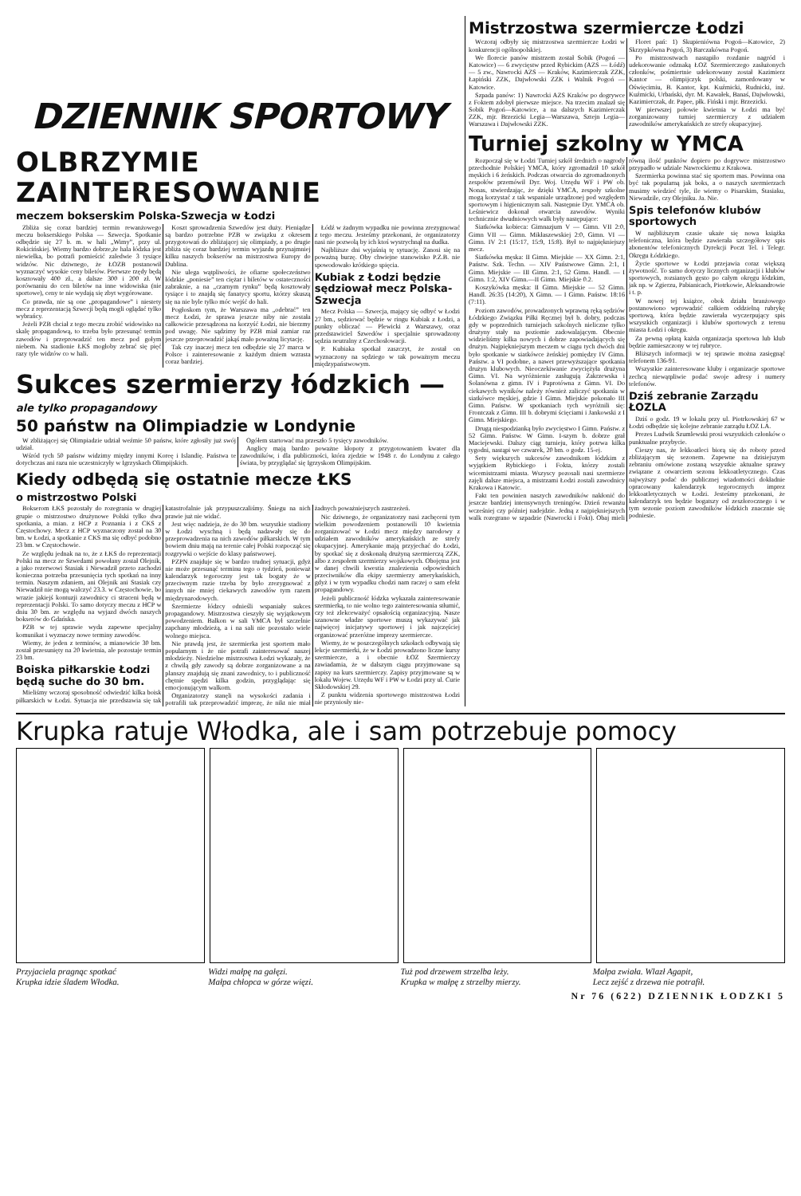DZIENNIK SPORTOWY
OLBRZYMIE ZAINTERESOWANIE
meczem bokserskim Polska-Szwecja w Łodzi
Zbliża się coraz bardziej termin rewanżowego meczu bokserskiego Polska — Szwecja. Spotkanie odbędzie się 27 b. m. w hali „Wimy”, przy ul. Rokicińskiej. Wiemy bardzo dobrze,że hala łódzka jest niewielka, bo potrafi pomieścić zaledwie 3 tysiące widzów. Nic dziwnego, że ŁOZB postanowił wyznaczyć wysokie ceny biletów. Pierwsze rzędy będą kosztowały 400 zł., a dalsze 300 i 200 zł. W porównaniu do cen biletów na inne widowiska (nie sportowe), ceny te nie wydają się zbyt wygórowane.
Co prawda, nie są one „propagandowe” i niestety mecz z reprezentacją Szwecji będą mogli oglądać tylko wybrańcy.
Jeżeli PZB chciał z tego meczu zrobić widowisko na skalę propagandową, to trzeba było przesunąć termin zawodów i przeprowadzić ten mecz pod gołym niebem. Na stadionie ŁKS mogłoby zebrać się pięć razy tyle widzów co w hali.
Koszt sprowadzenia Szwedów jest duży. Pieniądze są bardzo potrzebne PZB w związku z okresem przygotowań do zbliżającej się olimpiady, a po drugie zbliża się coraz bardziej termin wyjazdu przynajmniej kilku naszych bokserów na mistrzostwa Europy do Dublina.
Nie ulega wątpliwości, że ofiarne społeczeństwo łódzkie „poniesie” ten ciężar i biletów w ostateczności zabraknie, a na „czarnym rynku” będą kosztowały tysiące i to znajdą się fanatycy sportu, którzy skuszą się na nie byle tylko móc wejść do hali.
Pogłoskom tym, że Warszawa ma „odebrać” ten mecz Łodzi, że sprawa jeszcze niby nie została całkowicie przesądzona na korzyść Łodzi, nie bierzmy pod uwagę. Nie sądzimy by PZB miał zamiar raz jeszcze przeprowadzić jakąś mało poważną licytację.
Tak czy inaczej mecz ten odbędzie się 27 marca w Polsce i zainteresowanie z każdym dniem wzrasta coraz bardziej.
Łódź w żadnym wypadku nie powinna zrezygnować z tego meczu. Jesteśmy przekonani, że organizatorzy nasi nie pozwolą by ich ktoś wystrychnął na dudka.
Najbliższe dni wyjaśnią tę sytuację. Zanosi się na poważną burzę. Oby chwiejne stanowisko P.Z.B. nie spowodowało krótkiego spięcia.
Kubiak z Łodzi będzie sędziował mecz Polska-Szwecja
Mecz Polska — Szwecja, mający się odbyć w Łodzi 27 bm., sędziować będzie w ringu Kubiak z Łodzi, a punkty obliczać — Plewicki z Warszawy, oraz przedstawiciel Szwedów i specjalnie sprowadzony sędzia neutralny z Czechosłowacji.
P. Kubiaka spotkał zaszczyt, że został on wyznaczony na sędziego w tak poważnym meczu międzypaństwowym.
Sukces szermierzy łódzkich —
ale tylko propagandowy
50 państw na Olimpiadzie w Londynie
W zbliżającej się Olimpiadzie udział weźmie 50 państw, które zgłosiły już swój udział.
Wśród tych 50 państw widzimy między innymi Koreę i Islandię. Państwa te dotychczas ani razu nie uczestniczyły w Igrzyskach Olimpijskich.
Ogółem startować ma przeszło 5 tysięcy zawodników.
Anglicy mają bardzo poważne kłopoty z przygotowaniem kwater dla zawodników, i dla publiczności, która zjedzie w 1948 r. do Londynu z całego świata, by przyglądać się Igrzyskom Olimpijskim.
Kiedy odbędą się ostatnie mecze ŁKS
o mistrzostwo Polski
Bokserom ŁKS pozostały do rozegrania w drugiej grupie o mistrzostwo drużynowe Polski tylko dwa spotkania, a mian. z HCP z Poznania i z CKS z Częstochowy. Mecz z HCP wyznaczony został na 30 bm. w Łodzi, a spotkanie z CKS ma się odbyć podobno 23 bm. w Częstochowie.
Ze względu jednak na to, że z ŁKS do reprezentacji Polski na mecz ze Szwedami powołany został Olejnik, a jako rezerwowi Stasiak i Niewadził przeto zachodzi konieczna potrzeba przesunięcia tych spotkań na inny termin. Naszym zdaniem, ani Olejnik ani Stasiak czy Niewadził nie mogą walczyć 23.3. w Częstochowie, bo wrazie jakiejś kontuzji zawodnicy ci straceni będą w reprezentacji Polski. To samo dotyczy meczu z HCP w dniu 30 bm. ze względu na wyjazd dwóch naszych bokserów do Gdańska.
PZB w tej sprawie wyda zapewne specjalny komunikat i wyznaczy nowe terminy zawodów.
Wiemy, że jeden z terminów, a mianowicie 30 bm. został przesunięty na 20 kwietnia, ale pozostaje termin 23 bm.
Boiska piłkarskie Łodzi będą suche do 30 bm.
Mieliśmy wczoraj sposobność odwiedzić kilka boisk piłkarskich w Łodzi. Sytuacja nie przedstawia się tak katastrofalnie jak przypuszczaliśmy. Śniegu na nich prawie już nie widać.
Jest więc nadzieja, że do 30 bm. wszystkie stadiony w Łodzi wyschną i będą nadawały się do przeprowadzenia na nich zawodów piłkarskich. W tym bowiem dniu mają na terenie całej Polski rozpocząć się rozgrywki o wejście do klasy państwowej.
PZPN znajduje się w bardzo trudnej sytuacji, gdyż nie może przesunąć terminu tego o tydzień, ponieważ kalendarzyk tegoroczny jest tak bogaty że w przeciwnym razie trzeba by było zrezygnować z innych nie mniej ciekawych zawodów tym razem międzynarodowych.
Szermierze łódzcy odnieśli wspaniały sukces propagandowy. Mistrzostwa cieszyły się wyjątkowym powodzeniem. Balkon w sali YMCA był szczelnie zapchany młodzieżą, a i na sali nie pozostało wiele wolnego miejsca.
Nie prawdą jest, że szermierka jest sportem mało popularnym i że nie potrafi zainteresować naszej młodzieży. Niedzielne mistrzostwa Łodzi wykazały, że z chwilą gdy zawody są dobrze zorganizowane a na planszy znajdują się znani zawodnicy, to i publiczność chętnie spędzi kilka godzin, przyglądając się emocjonującym walkom.
Organizatorzy stanęli na wysokości zadania i potrafili tak przeprowadzić imprezę, że nikt nie miał żadnych poważniejszych zastrzeżeń.
Nic dziwnego, że organizatorzy nasi zachęceni tym wielkim powodzeniem postanowili 10 kwietnia zorganizować w Łodzi mecz między narodowy z udziałem zawodników amerykańskich ze strefy okupacyjnej. Amerykanie mają przyjechać do Łodzi, by spotkać się z doskonałą drużyną szermierczą ZZK, albo z zespołem szermierzy wojskowych. Obojętna jest w danej chwili kwestia znalezienia odpowiednich przeciwników dla ekipy szermierzy amerykańskich, gdyż i w tym wypadku chodzi nam raczej o sam efekt propagandowy.
Jeżeli publiczność łódzka wykazała zainteresowanie szermierką, to nie wolno tego zainteresowania stłumić, czy też zlekceważyć opsałością organizacyjną. Nasze szanowne władze sportowe muszą wykazywać jak najwięcej inicjatywy sportowej i jak najczęściej organizować przeróżne imprezy szermiercze.
Wiemy, że w poszczególnych szkołach odbywają się lekcje szermierki, że w Łodzi prowadzono liczne kursy szermiercze, a i obecnie ŁOZ Szermierczy zawiadamia, że w dalszym ciągu przyjmowane są zapisy na kurs szermierczy. Zapisy przyjmowane są w lokalu Wojew. Urzędu WF i PW w Łodzi przy ul. Curie Skłodowskiej 29.
Z punktu widzenia sportowego mistrzostwa Łodzi nie przyniosły nie-
Mistrzostwa szermiercze Łodzi
Wczoraj odbyły się mistrzostwa szermiercze Łodzi w konkurencji ogólnopolskiej.
We florecie panów mistrzem został Sobik (Pogoń — Katowice) — 6 zwycięstw przed Rybickim (AZS — Łódź) — 5 zw., Nawrocki AZS — Kraków, Kazimierczak ZZK, Łapiński ZZK, Dajwłowski ZZK i Walnik Pogoń — Katowice.
Szpada panów: 1) Nawrocki AZS Kraków po dogrywce z Foktem zdobył pierwsze miejsce. Na trzecim znalazł się Sobik Pogoń—Katowice, a na dalszych Kazimierczak ZZK, mjr. Brzezicki Legia—Warszawa, Sztejn Legia—Warszawa i Dajwłowski ZZK.
Floret pań: 1) Skupieniówna Pogoń—Katowice, 2) Skrzypkówna Pogoń, 3) Barczakówna Pogoń.
Po mistrzostwach nastąpiło rozdanie nagród i udekorowanie odznaką ŁOZ Szermierczego zasłużonych członków, pośmiertnie udekorowany został Kazimierz Kantor — olimpijczyk polski, zamordowany w Oświęcimiu, B. Kantor, kpt. Kuźmicki, Rudnicki, inż. Kuźmicki, Urbański, dyr. M. Kawałek, Banaś, Dajwłowski, Kazimierczak, dr. Papee, płk. Fiński i mjr. Brzezicki.
W pierwszej połowie kwietnia w Łodzi ma być zorganizowany turniej szermierczy z udziałem zawodników amerykańskich ze strefy okupacyjnej.
Turniej szkolny w YMCA
Rozpoczął się w Łodzi Turniej szkół średnich o nagrody przechodnie Polskiej YMCA, który zgromadził 10 szkół męskich i 6 żeńskich. Podczas otwarcia do zgromadzonych zespołów przemówił Dyr. Woj. Urzędu WF i PW ob. Nonas, stwierdzając, że dzięki YMCA, zespoły szkolne mogą korzystać z tak wspaniale urządzonej pod względem sportowym i higienicznym sali. Następnie Dyr. YMCA ob. Leśniewicz dokonał otwarcia zawodów. Wyniki technicznie dwudniowych walk były następujące:
Siatkówka kobieca: Gimnazjum V — Gimn. VII 2:0, Gimn VII — Gimn. Mikłaszewskiej 2:0, Gimn. VI — Gimn. IV 2:1 (15:17, 15:9, 15:8). Był to najpiękniejszy mecz.
Siatkówka męska: II Gimn. Miejskie — XX Gimn. 2:1, Państw. Szk. Techn. — XIV Państwowe Gimn. 2:1, I Gimn. Miejskie — III Gimn. 2:1, 52 Gimn. Handl. — I Gimn. 1:2, XIV Gimn.—II Gimn. Miejskie 0.2.
Koszykówka męska: II Gimn. Miejskie — 52 Gimn. Handl. 26:35 (14:20), X Gimn. — I Gimn. Państw. 18:16 (7:11).
Poziom zawodów, prowadzonych wprawną ręką sędziów Łódzkiego Związku Piłki Ręcznej był b. dobry, podczas gdy w poprzednich turniejach szkolnych nieliczne tylko drużyny stały na poziomie zadowalającym. Obecnie widzieliśmy kilka nowych i dobrze zapowiadających się drużyn. Najpiękniejszym meczem w ciągu tych dwóch dni było spotkanie w siatkówce żeńskiej pomiędzy IV Gimn. Państw. a VI podobne, a nawet przewyższające spotkania drużyn klubowych. Nieoczekiwanie zwyciężyła drużyna Gimn. VI. Na wyróżnienie zasługują Zakrzewska i Solanówna z gimn. IV i Paprotówna z Gimn. VI. Do ciekawych wyników należy również zaliczyć spotkania w siatkówce męskiej, gdzie I Gimn. Miejskie pokonało III Gimn. Państw. W spotkaniach tych wyróżnili się: Frontczak z Gimn. III b. dobrymi ścięciami i Jankowski z I Gimn. Miejskiego.
Drugą niespodzianką było zwycięstwo I Gimn. Państw. z 52 Gimn. Państw. W Gimn. I-szym b. dobrze grał Maciejewski. Dalszy ciąg turnieju, który potrwa kilka tygodni, nastąpi we czwarek, 20 bm. o godz. 15-ej.
Sety większych sukcesów zawodnikom łódzkim z wyjątkiem Rybickiego i Fokta, którzy zostali wicemistrzami miasta. Wszyscy pozosali nasi szermierze zajęli dalsze miejsca, a mistrzami Łodzi zostali zawodnicy Krakowa i Katowic.
Fakt ten powinien naszych zawodników nakłonić do jeszcze bardziej intensywnych treningów. Dzień rewanżu wcześniej czy później nadejdzie. Jedną z najpiękniejszych walk rozegrano w szpadzie (Nawrocki i Fokt). Obaj mieli równą ilość punktów dopiero po dogrywce mistrzostwo przypadło w udziale Nawrockiemu z Krakowa.
Szermierka powinna stać się sportem mas. Powinna ona być tak popularną jak boks, a o naszych szermierzach musimy wiedzieć tyle, ile wiemy o Pisarskim, Stasiaku, Niewadzile, czy Olejniku. Ja. Nie.
Spis telefonów klubów sportowych
W najbliższym czasie ukaże się nowa książka telefoniczna, która będzie zawierała szczegółowy spis abonentów telefonicznych Dyrekcji Poczt Tel. i Telegr. Okręgu Łódzkiego.
Życie sportowe w Łodzi przejawia coraz większą żywotność. To samo dotyczy licznych organizacji i klubów sportowych, rozsianych gęsto po całym okręgu łódzkim, jak np. w Zgierzu, Pabianicach, Piotrkowie, Aleksandrowie i t. p.
W nowej tej książce, obok działu branżowego postanowiono wprowadzić całkiem oddzielną rubrykę sportową, która będzie zawierała wyczerpujący spis wszystkich organizacji i klubów sportowych z terenu miasta Łodzi i okręgu.
Za pewną opłatą każda organizacja sportowa lub klub będzie zamieszczony w tej rubryce.
Bliższych informacji w tej sprawie można zasięgnąć telefonem 136-91.
Wszystkie zainteresowane kluby i organizacje sportowe zechcą niewątpliwie podać swoje adresy i numery telefonów.
Dziś zebranie Zarządu ŁOZLA
Dziś o godz. 19 w lokalu przy ul. Piotrkowskiej 67 w Łodzi odbędzie się kolejne zebranie zarządu ŁOZ LA.
Prezes Ludwik Szumlewski prosi wszystkich członków o punktualne przybycie.
Cieszy nas, że lekkoatleci biorą się do roboty przed zbliżającym się sezonem. Zapewne na dzisiejszym zebraniu omówione zostaną wszystkie aktualne sprawy związane z otwarciem sezonu lekkoatletycznego. Czas najwyższy podać do publicznej wiadomości dokładnie opracowany kalendarzyk tegorocznych imprez lekkoatletycznych w Łodzi. Jesteśmy przekonani, że kalendarzyk ten będzie bogatszy od zeszłorocznego i w tym sezonie poziom zawodników łódzkich znacznie się podniesie.
Krupka ratuje Włodka, ale i sam potrzebuje pomocy
Przyjaciela pragnąc spotkać
Krupka idzie śladem Włodka.
Widzi małpę na gałęzi.
Małpa chłopca w górze więzi.
Tuż pod drzewem strzelba leży.
Krupka w małpę z strzelby mierzy.
Małpa zwiała. Wlazł Agapit,
Lecz zejść z drzewa nie potrafił.
Nr 76 (622) DZIENNIK ŁODZKI 5